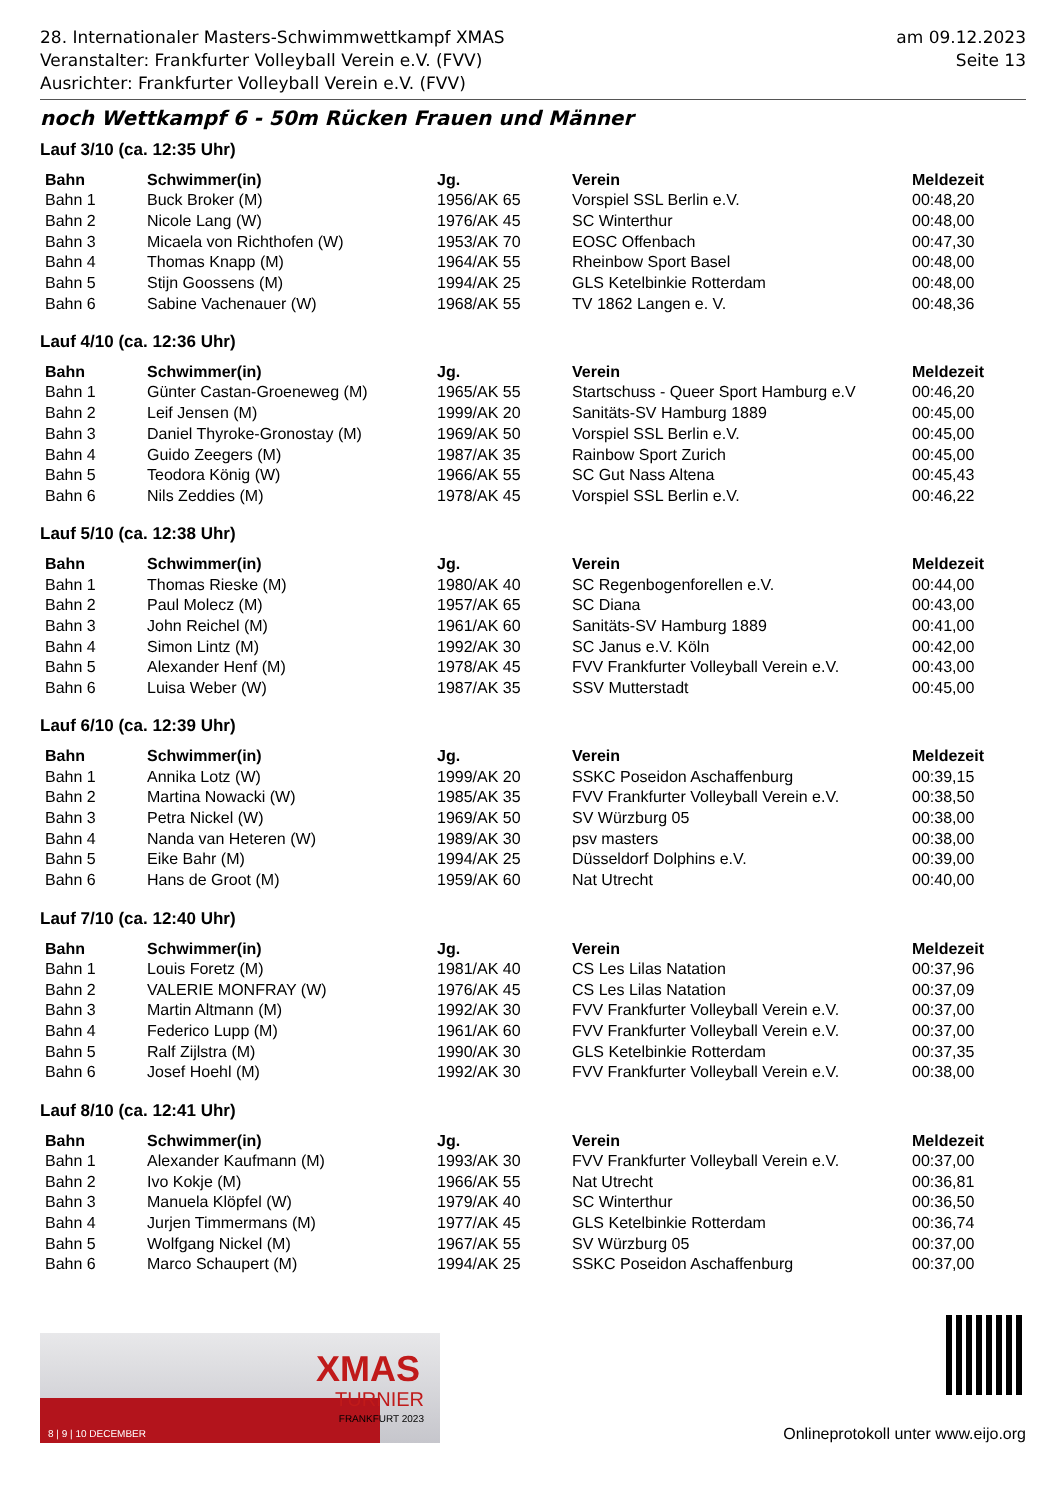28. Internationaler Masters-Schwimmwettkampf XMAS
Veranstalter: Frankfurter Volleyball Verein e.V. (FVV)
Ausrichter: Frankfurter Volleyball Verein e.V. (FVV)
am 09.12.2023
Seite 13
noch Wettkampf 6 - 50m Rücken Frauen und Männer
Lauf 3/10 (ca. 12:35 Uhr)
| Bahn | Schwimmer(in) | Jg. | Verein | Meldezeit |
| --- | --- | --- | --- | --- |
| Bahn 1 | Buck Broker (M) | 1956/AK 65 | Vorspiel SSL Berlin e.V. | 00:48,20 |
| Bahn 2 | Nicole Lang (W) | 1976/AK 45 | SC Winterthur | 00:48,00 |
| Bahn 3 | Micaela von Richthofen (W) | 1953/AK 70 | EOSC Offenbach | 00:47,30 |
| Bahn 4 | Thomas Knapp (M) | 1964/AK 55 | Rheinbow Sport Basel | 00:48,00 |
| Bahn 5 | Stijn Goossens (M) | 1994/AK 25 | GLS Ketelbinkie Rotterdam | 00:48,00 |
| Bahn 6 | Sabine Vachenauer (W) | 1968/AK 55 | TV 1862 Langen e. V. | 00:48,36 |
Lauf 4/10 (ca. 12:36 Uhr)
| Bahn | Schwimmer(in) | Jg. | Verein | Meldezeit |
| --- | --- | --- | --- | --- |
| Bahn 1 | Günter Castan-Groeneweg (M) | 1965/AK 55 | Startschuss - Queer Sport Hamburg e.V | 00:46,20 |
| Bahn 2 | Leif Jensen (M) | 1999/AK 20 | Sanitäts-SV Hamburg 1889 | 00:45,00 |
| Bahn 3 | Daniel Thyroke-Gronostay (M) | 1969/AK 50 | Vorspiel SSL Berlin e.V. | 00:45,00 |
| Bahn 4 | Guido Zeegers (M) | 1987/AK 35 | Rainbow Sport Zurich | 00:45,00 |
| Bahn 5 | Teodora König (W) | 1966/AK 55 | SC Gut Nass Altena | 00:45,43 |
| Bahn 6 | Nils Zeddies (M) | 1978/AK 45 | Vorspiel SSL Berlin e.V. | 00:46,22 |
Lauf 5/10 (ca. 12:38 Uhr)
| Bahn | Schwimmer(in) | Jg. | Verein | Meldezeit |
| --- | --- | --- | --- | --- |
| Bahn 1 | Thomas Rieske (M) | 1980/AK 40 | SC Regenbogenforellen e.V. | 00:44,00 |
| Bahn 2 | Paul Molecz (M) | 1957/AK 65 | SC Diana | 00:43,00 |
| Bahn 3 | John Reichel (M) | 1961/AK 60 | Sanitäts-SV Hamburg 1889 | 00:41,00 |
| Bahn 4 | Simon Lintz (M) | 1992/AK 30 | SC Janus e.V. Köln | 00:42,00 |
| Bahn 5 | Alexander Henf (M) | 1978/AK 45 | FVV Frankfurter Volleyball Verein e.V. | 00:43,00 |
| Bahn 6 | Luisa Weber (W) | 1987/AK 35 | SSV Mutterstadt | 00:45,00 |
Lauf 6/10 (ca. 12:39 Uhr)
| Bahn | Schwimmer(in) | Jg. | Verein | Meldezeit |
| --- | --- | --- | --- | --- |
| Bahn 1 | Annika Lotz (W) | 1999/AK 20 | SSKC Poseidon Aschaffenburg | 00:39,15 |
| Bahn 2 | Martina Nowacki (W) | 1985/AK 35 | FVV Frankfurter Volleyball Verein e.V. | 00:38,50 |
| Bahn 3 | Petra Nickel (W) | 1969/AK 50 | SV Würzburg 05 | 00:38,00 |
| Bahn 4 | Nanda van Heteren (W) | 1989/AK 30 | psv masters | 00:38,00 |
| Bahn 5 | Eike Bahr (M) | 1994/AK 25 | Düsseldorf Dolphins e.V. | 00:39,00 |
| Bahn 6 | Hans de Groot (M) | 1959/AK 60 | Nat Utrecht | 00:40,00 |
Lauf 7/10 (ca. 12:40 Uhr)
| Bahn | Schwimmer(in) | Jg. | Verein | Meldezeit |
| --- | --- | --- | --- | --- |
| Bahn 1 | Louis Foretz (M) | 1981/AK 40 | CS Les Lilas Natation | 00:37,96 |
| Bahn 2 | VALERIE MONFRAY (W) | 1976/AK 45 | CS Les Lilas Natation | 00:37,09 |
| Bahn 3 | Martin Altmann (M) | 1992/AK 30 | FVV Frankfurter Volleyball Verein e.V. | 00:37,00 |
| Bahn 4 | Federico Lupp (M) | 1961/AK 60 | FVV Frankfurter Volleyball Verein e.V. | 00:37,00 |
| Bahn 5 | Ralf Zijlstra (M) | 1990/AK 30 | GLS Ketelbinkie Rotterdam | 00:37,35 |
| Bahn 6 | Josef Hoehl (M) | 1992/AK 30 | FVV Frankfurter Volleyball Verein e.V. | 00:38,00 |
Lauf 8/10 (ca. 12:41 Uhr)
| Bahn | Schwimmer(in) | Jg. | Verein | Meldezeit |
| --- | --- | --- | --- | --- |
| Bahn 1 | Alexander Kaufmann (M) | 1993/AK 30 | FVV Frankfurter Volleyball Verein e.V. | 00:37,00 |
| Bahn 2 | Ivo Kokje (M) | 1966/AK 55 | Nat Utrecht | 00:36,81 |
| Bahn 3 | Manuela Klöpfel (W) | 1979/AK 40 | SC Winterthur | 00:36,50 |
| Bahn 4 | Jurjen Timmermans (M) | 1977/AK 45 | GLS Ketelbinkie Rotterdam | 00:36,74 |
| Bahn 5 | Wolfgang Nickel (M) | 1967/AK 55 | SV Würzburg 05 | 00:37,00 |
| Bahn 6 | Marco Schaupert (M) | 1994/AK 25 | SSKC Poseidon Aschaffenburg | 00:37,00 |
XMAS
TURNIER
FRANKFURT 2023
8 | 9 | 10 DECEMBER
Onlineprotokoll unter www.eijo.org